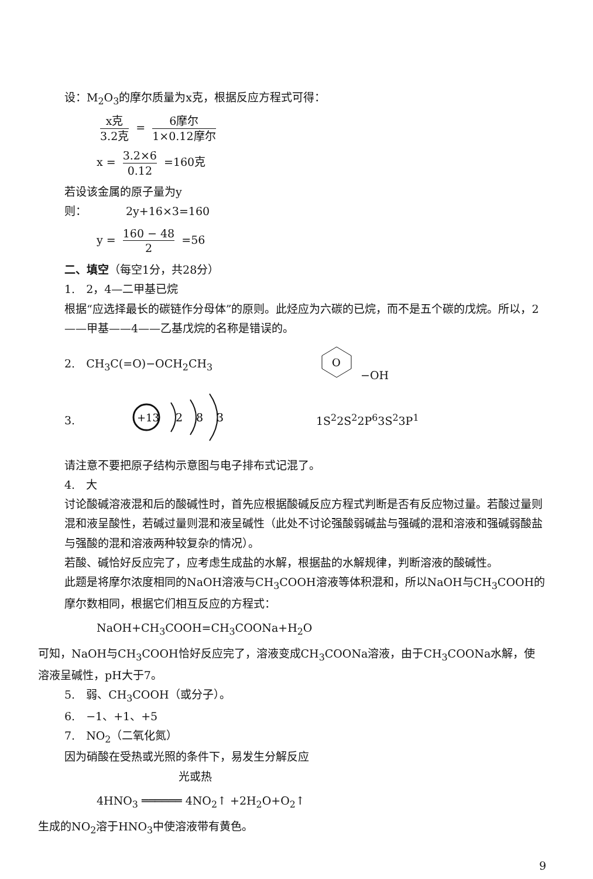设：M<sub>2</sub>O<sub>3</sub>的摩尔质量为x克，根据反应方程式可得：
x克 3.2克 = 6摩尔 1×0.12摩尔
x = 3.2×6 0.12 =160克
若设该金属的原子量为y
则：　　　　2y+16×3=160
y = 160 − 48 2 =56
二、填空（每空1分，共28分）
1.　2，4—二甲基已烷
根据“应选择最长的碳链作分母体”的原则。此烃应为六碳的已烷，而不是五个碳的戊烷。所以，2——甲基——4——乙基戊烷的名称是错误的。
2.　CH<sub>3</sub>C(=O)−OCH<sub>2</sub>CH<sub>3</sub>
O
−OH
3.
+13
2
8
3
1S<sup>2</sup>2S<sup>2</sup>2P<sup>6</sup>3S<sup>2</sup>3P<sup>1</sup>
请注意不要把原子结构示意图与电子排布式记混了。
4.　大
讨论酸碱溶液混和后的酸碱性时，首先应根据酸碱反应方程式判断是否有反应物过量。若酸过量则混和液呈酸性，若碱过量则混和液呈碱性（此处不讨论强酸弱碱盐与强碱的混和溶液和强碱弱酸盐与强酸的混和溶液两种较复杂的情况）。
若酸、碱恰好反应完了，应考虑生成盐的水解，根据盐的水解规律，判断溶液的酸碱性。
此题是将摩尔浓度相同的NaOH溶液与CH<sub>3</sub>COOH溶液等体积混和，所以NaOH与CH<sub>3</sub>COOH的摩尔数相同，根据它们相互反应的方程式：
NaOH+CH<sub>3</sub>COOH=CH<sub>3</sub>COONa+H<sub>2</sub>O
可知，NaOH与CH<sub>3</sub>COOH恰好反应完了，溶液变成CH<sub>3</sub>COONa溶液，由于CH<sub>3</sub>COONa水解，使溶液呈碱性，pH大于7。
5.　弱、CH<sub>3</sub>COOH（或分子）。
6.　−1、+1、+5
7.　NO<sub>2</sub>（二氧化氮）
因为硝酸在受热或光照的条件下，易发生分解反应
光或热
4HNO<sub>3</sub> ══════ 4NO<sub>2</sub>↑ +2H<sub>2</sub>O+O<sub>2</sub>↑
生成的NO<sub>2</sub>溶于HNO<sub>3</sub>中使溶液带有黄色。
9